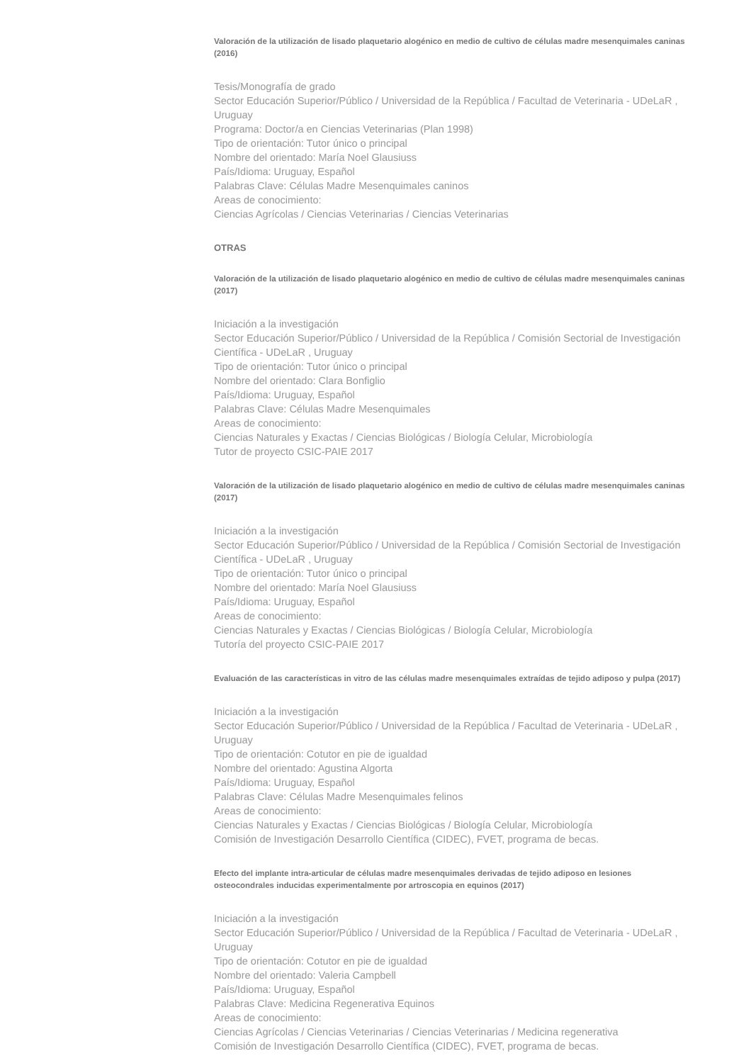Valoración de la utilización de lisado plaquetario alogénico en medio de cultivo de células madre mesenquimales caninas (2016)
Tesis/Monografía de grado
Sector Educación Superior/Público / Universidad de la República / Facultad de Veterinaria - UDeLaR , Uruguay
Programa: Doctor/a en Ciencias Veterinarias (Plan 1998)
Tipo de orientación: Tutor único o principal
Nombre del orientado: María Noel Glausiuss
País/Idioma: Uruguay, Español
Palabras Clave: Células Madre Mesenquimales caninos
Areas de conocimiento:
Ciencias Agrícolas / Ciencias Veterinarias / Ciencias Veterinarias
OTRAS
Valoración de la utilización de lisado plaquetario alogénico en medio de cultivo de células madre mesenquimales caninas (2017)
Iniciación a la investigación
Sector Educación Superior/Público / Universidad de la República / Comisión Sectorial de Investigación Científica - UDeLaR , Uruguay
Tipo de orientación: Tutor único o principal
Nombre del orientado: Clara Bonfiglio
País/Idioma: Uruguay, Español
Palabras Clave: Células Madre Mesenquimales
Areas de conocimiento:
Ciencias Naturales y Exactas / Ciencias Biológicas / Biología Celular, Microbiología
Tutor de proyecto CSIC-PAIE 2017
Valoración de la utilización de lisado plaquetario alogénico en medio de cultivo de células madre mesenquimales caninas (2017)
Iniciación a la investigación
Sector Educación Superior/Público / Universidad de la República / Comisión Sectorial de Investigación Científica - UDeLaR , Uruguay
Tipo de orientación: Tutor único o principal
Nombre del orientado: María Noel Glausiuss
País/Idioma: Uruguay, Español
Areas de conocimiento:
Ciencias Naturales y Exactas / Ciencias Biológicas / Biología Celular, Microbiología
Tutoría del proyecto CSIC-PAIE 2017
Evaluación de las características in vitro de las células madre mesenquimales extraídas de tejido adiposo y pulpa (2017)
Iniciación a la investigación
Sector Educación Superior/Público / Universidad de la República / Facultad de Veterinaria - UDeLaR , Uruguay
Tipo de orientación: Cotutor en pie de igualdad
Nombre del orientado: Agustina Algorta
País/Idioma: Uruguay, Español
Palabras Clave: Células Madre Mesenquimales felinos
Areas de conocimiento:
Ciencias Naturales y Exactas / Ciencias Biológicas / Biología Celular, Microbiología
Comisión de Investigación Desarrollo Científica (CIDEC), FVET, programa de becas.
Efecto del implante intra-articular de células madre mesenquimales derivadas de tejido adiposo en lesiones osteocondrales inducidas experimentalmente por artroscopia en equinos (2017)
Iniciación a la investigación
Sector Educación Superior/Público / Universidad de la República / Facultad de Veterinaria - UDeLaR , Uruguay
Tipo de orientación: Cotutor en pie de igualdad
Nombre del orientado: Valeria Campbell
País/Idioma: Uruguay, Español
Palabras Clave: Medicina Regenerativa Equinos
Areas de conocimiento:
Ciencias Agrícolas / Ciencias Veterinarias / Ciencias Veterinarias / Medicina regenerativa
Comisión de Investigación Desarrollo Científica (CIDEC), FVET, programa de becas.